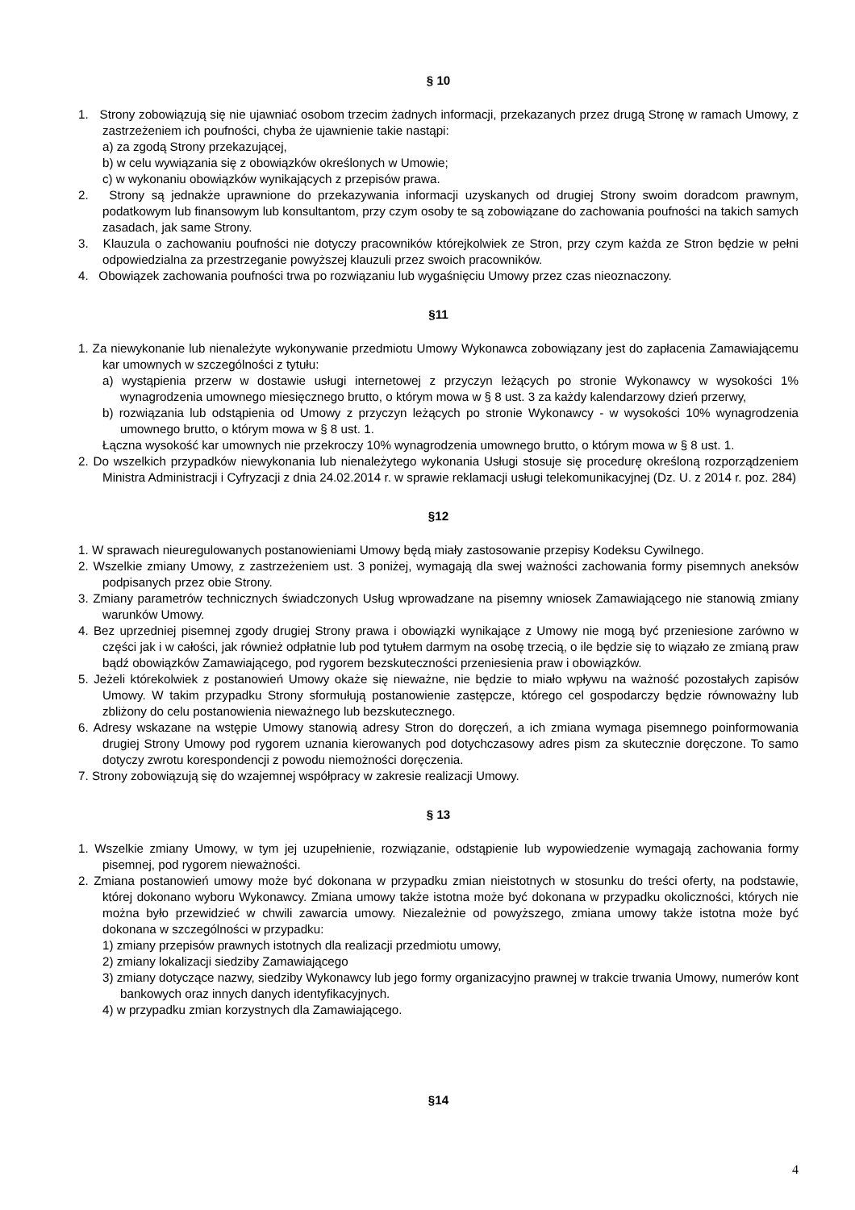§ 10
1. Strony zobowiązują się nie ujawniać osobom trzecim żadnych informacji, przekazanych przez drugą Stronę w ramach Umowy, z zastrzeżeniem ich poufności, chyba że ujawnienie takie nastąpi:
a) za zgodą Strony przekazującej,
b) w celu wywiązania się z obowiązków określonych w Umowie;
c) w wykonaniu obowiązków wynikających z przepisów prawa.
2. Strony są jednakże uprawnione do przekazywania informacji uzyskanych od drugiej Strony swoim doradcom prawnym, podatkowym lub finansowym lub konsultantom, przy czym osoby te są zobowiązane do zachowania poufności na takich samych zasadach, jak same Strony.
3. Klauzula o zachowaniu poufności nie dotyczy pracowników którejkolwiek ze Stron, przy czym każda ze Stron będzie w pełni odpowiedzialna za przestrzeganie powyższej klauzuli przez swoich pracowników.
4. Obowiązek zachowania poufności trwa po rozwiązaniu lub wygaśnięciu Umowy przez czas nieoznaczony.
§11
1. Za niewykonanie lub nienależyte wykonywanie przedmiotu Umowy Wykonawca zobowiązany jest do zapłacenia Zamawiającemu kar umownych w szczególności z tytułu:
a) wystąpienia przerw w dostawie usługi internetowej z przyczyn leżących po stronie Wykonawcy w wysokości 1% wynagrodzenia umownego miesięcznego brutto, o którym mowa w § 8 ust. 3 za każdy kalendarzowy dzień przerwy,
b) rozwiązania lub odstąpienia od Umowy z przyczyn leżących po stronie Wykonawcy - w wysokości 10% wynagrodzenia umownego brutto, o którym mowa w § 8 ust. 1.
Łączna wysokość kar umownych nie przekroczy 10% wynagrodzenia umownego brutto, o którym mowa w § 8 ust. 1.
2. Do wszelkich przypadków niewykonania lub nienależytego wykonania Usługi stosuje się procedurę określoną rozporządzeniem Ministra Administracji i Cyfryzacji z dnia 24.02.2014 r. w sprawie reklamacji usługi telekomunikacyjnej (Dz. U. z 2014 r. poz. 284)
§12
1. W sprawach nieuregulowanych postanowieniami Umowy będą miały zastosowanie przepisy Kodeksu Cywilnego.
2. Wszelkie zmiany Umowy, z zastrzeżeniem ust. 3 poniżej, wymagają dla swej ważności zachowania formy pisemnych aneksów podpisanych przez obie Strony.
3. Zmiany parametrów technicznych świadczonych Usług wprowadzane na pisemny wniosek Zamawiającego nie stanowią zmiany warunków Umowy.
4. Bez uprzedniej pisemnej zgody drugiej Strony prawa i obowiązki wynikające z Umowy nie mogą być przeniesione zarówno w części jak i w całości, jak również odpłatnie lub pod tytułem darmym na osobę trzecią, o ile będzie się to wiązało ze zmianą praw bądź obowiązków Zamawiającego, pod rygorem bezskuteczności przeniesienia praw i obowiązków.
5. Jeżeli którekolwiek z postanowień Umowy okaże się nieważne, nie będzie to miało wpływu na ważność pozostałych zapisów Umowy. W takim przypadku Strony sformułują postanowienie zastępcze, którego cel gospodarczy będzie równoważny lub zbliżony do celu postanowienia nieważnego lub bezskutecznego.
6. Adresy wskazane na wstępie Umowy stanowią adresy Stron do doręczeń, a ich zmiana wymaga pisemnego poinformowania drugiej Strony Umowy pod rygorem uznania kierowanych pod dotychczasowy adres pism za skutecznie doręczone. To samo dotyczy zwrotu korespondencji z powodu niemożności doręczenia.
7. Strony zobowiązują się do wzajemnej współpracy w zakresie realizacji Umowy.
§ 13
1. Wszelkie zmiany Umowy, w tym jej uzupełnienie, rozwiązanie, odstąpienie lub wypowiedzenie wymagają zachowania formy pisemnej, pod rygorem nieważności.
2. Zmiana postanowień umowy może być dokonana w przypadku zmian nieistotnych w stosunku do treści oferty, na podstawie, której dokonano wyboru Wykonawcy. Zmiana umowy także istotna może być dokonana w przypadku okoliczności, których nie można było przewidzieć w chwili zawarcia umowy. Niezależnie od powyższego, zmiana umowy także istotna może być dokonana w szczególności w przypadku:
1) zmiany przepisów prawnych istotnych dla realizacji przedmiotu umowy,
2) zmiany lokalizacji siedziby Zamawiającego
3) zmiany dotyczące nazwy, siedziby Wykonawcy lub jego formy organizacyjno prawnej w trakcie trwania Umowy, numerów kont bankowych oraz innych danych identyfikacyjnych.
4) w przypadku zmian korzystnych dla Zamawiającego.
§14
4